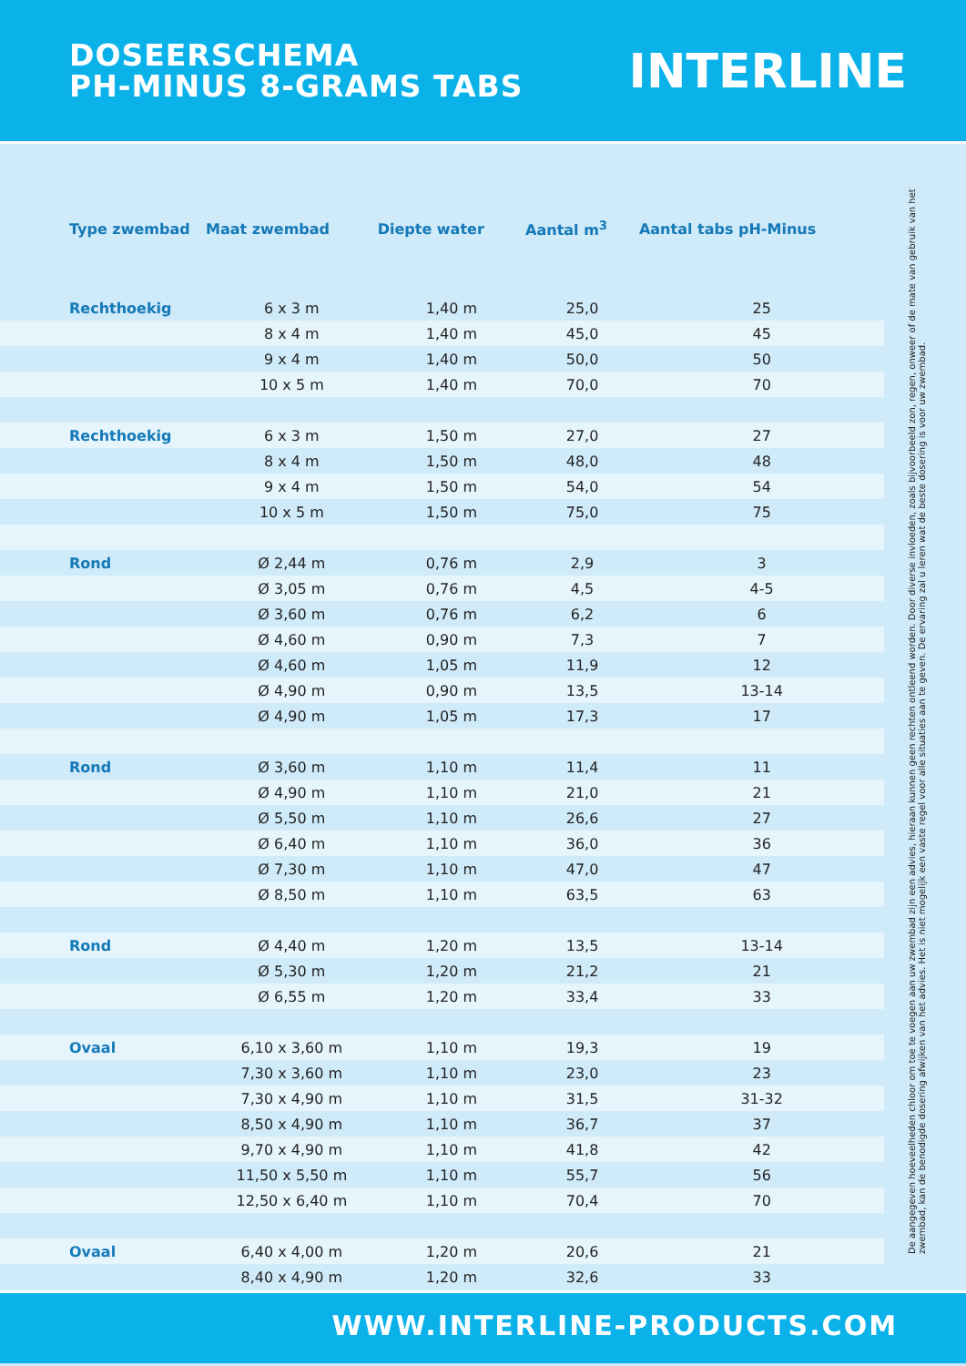DOSEERSCHEMA
PH-MINUS 8-GRAMS TABS
INTERLINE
| Type zwembad | Maat zwembad | Diepte water | Aantal m<sup>3</sup> | Aantal tabs pH-Minus |
| --- | --- | --- | --- | --- |
| Rechthoekig | 6 x 3 m | 1,40 m | 25,0 | 25 |
| | 8 x 4 m | 1,40 m | 45,0 | 45 |
| | 9 x 4 m | 1,40 m | 50,0 | 50 |
| | 10 x 5 m | 1,40 m | 70,0 | 70 |
| Rechthoekig | 6 x 3 m | 1,50 m | 27,0 | 27 |
| | 8 x 4 m | 1,50 m | 48,0 | 48 |
| | 9 x 4 m | 1,50 m | 54,0 | 54 |
| | 10 x 5 m | 1,50 m | 75,0 | 75 |
| Rond | Ø 2,44 m | 0,76 m | 2,9 | 3 |
| | Ø 3,05 m | 0,76 m | 4,5 | 4-5 |
| | Ø 3,60 m | 0,76 m | 6,2 | 6 |
| | Ø 4,60 m | 0,90 m | 7,3 | 7 |
| | Ø 4,60 m | 1,05 m | 11,9 | 12 |
| | Ø 4,90 m | 0,90 m | 13,5 | 13-14 |
| | Ø 4,90 m | 1,05 m | 17,3 | 17 |
| Rond | Ø 3,60 m | 1,10 m | 11,4 | 11 |
| | Ø 4,90 m | 1,10 m | 21,0 | 21 |
| | Ø 5,50 m | 1,10 m | 26,6 | 27 |
| | Ø 6,40 m | 1,10 m | 36,0 | 36 |
| | Ø 7,30 m | 1,10 m | 47,0 | 47 |
| | Ø 8,50 m | 1,10 m | 63,5 | 63 |
| Rond | Ø 4,40 m | 1,20 m | 13,5 | 13-14 |
| | Ø 5,30 m | 1,20 m | 21,2 | 21 |
| | Ø 6,55 m | 1,20 m | 33,4 | 33 |
| Ovaal | 6,10 x 3,60 m | 1,10 m | 19,3 | 19 |
| | 7,30 x 3,60 m | 1,10 m | 23,0 | 23 |
| | 7,30 x 4,90 m | 1,10 m | 31,5 | 31-32 |
| | 8,50 x 4,90 m | 1,10 m | 36,7 | 37 |
| | 9,70 x 4,90 m | 1,10 m | 41,8 | 42 |
| | 11,50 x 5,50 m | 1,10 m | 55,7 | 56 |
| | 12,50 x 6,40 m | 1,10 m | 70,4 | 70 |
| Ovaal | 6,40 x 4,00 m | 1,20 m | 20,6 | 21 |
| | 8,40 x 4,90 m | 1,20 m | 32,6 | 33 |
De aangegeven hoeveelheden chloor om toe te voegen aan uw zwembad zijn een advies, hieraan kunnen geen rechten ontleend worden. Door diverse invloeden, zoals bijvoorbeeld zon, regen, onweer of de mate van gebruik van het zwembad, kan de benodigde dosering afwijken van het advies. Het is niet mogelijk een vaste regel voor alle situaties aan te geven. De ervaring zal u leren wat de beste dosering is voor uw zwembad.
WWW.INTERLINE-PRODUCTS.COM